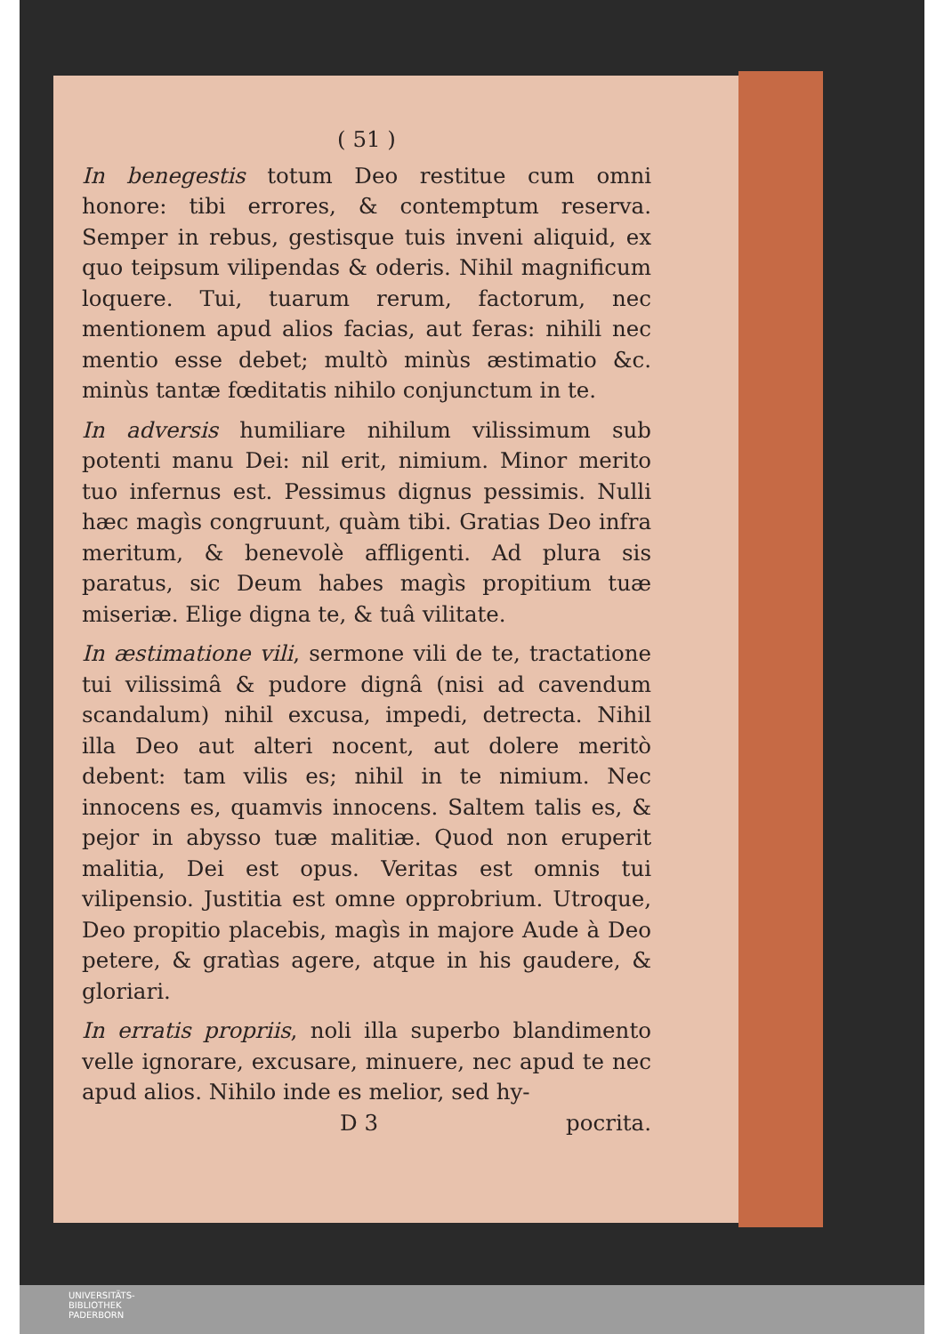( 51 )
In benegestis totum Deo restitue cum omni honore: tibi errores, & contemptum reserva. Semper in rebus, gestisque tuis inveni aliquid, ex quo teipsum vilipendas & oderis. Nihil magnificum loquere. Tui, tuarum rerum, factorum, nec mentionem apud alios facias, aut feras: nihili nec mentio esse debet; multò minùs æstimatio &c. minùs tantæ fœditatis nihilo conjunctum in te.
In adversis humiliare nihilum vilissimum sub potenti manu Dei: nil erit, nimium. Minor merito tuo infernus est. Pessimus dignus pessimis. Nulli hæc magìs congruunt, quàm tibi. Gratias Deo infra meritum, & benevolè affligenti. Ad plura sis paratus, sic Deum habes magìs propitium tuæ miseriæ. Elige digna te, & tuâ vilitate.
In æstimatione vili, sermone vili de te, tractatione tui vilissimâ & pudore dignâ (nisi ad cavendum scandalum) nihil excusa, impedi, detrecta. Nihil illa Deo aut alteri nocent, aut dolere meritò debent: tam vilis es; nihil in te nimium. Nec innocens es, quamvis innocens. Saltem talis es, & pejor in abysso tuæ malitiæ. Quod non eruperit malitia, Dei est opus. Veritas est omnis tui vilipensio. Justitia est omne opprobrium. Utroque, Deo propitio placebis, magìs in majore Aude à Deo petere, & gratìas agere, atque in his gaudere, & gloriari.
In erratis propriis, noli illa superbo blandimento velle ignorare, excusare, minuere, nec apud te nec apud alios. Nihilo inde es melior, sed hy-
D 3 pocrita.
UNIVERSITÄTS-
BIBLIOTHEK
PADERBORN